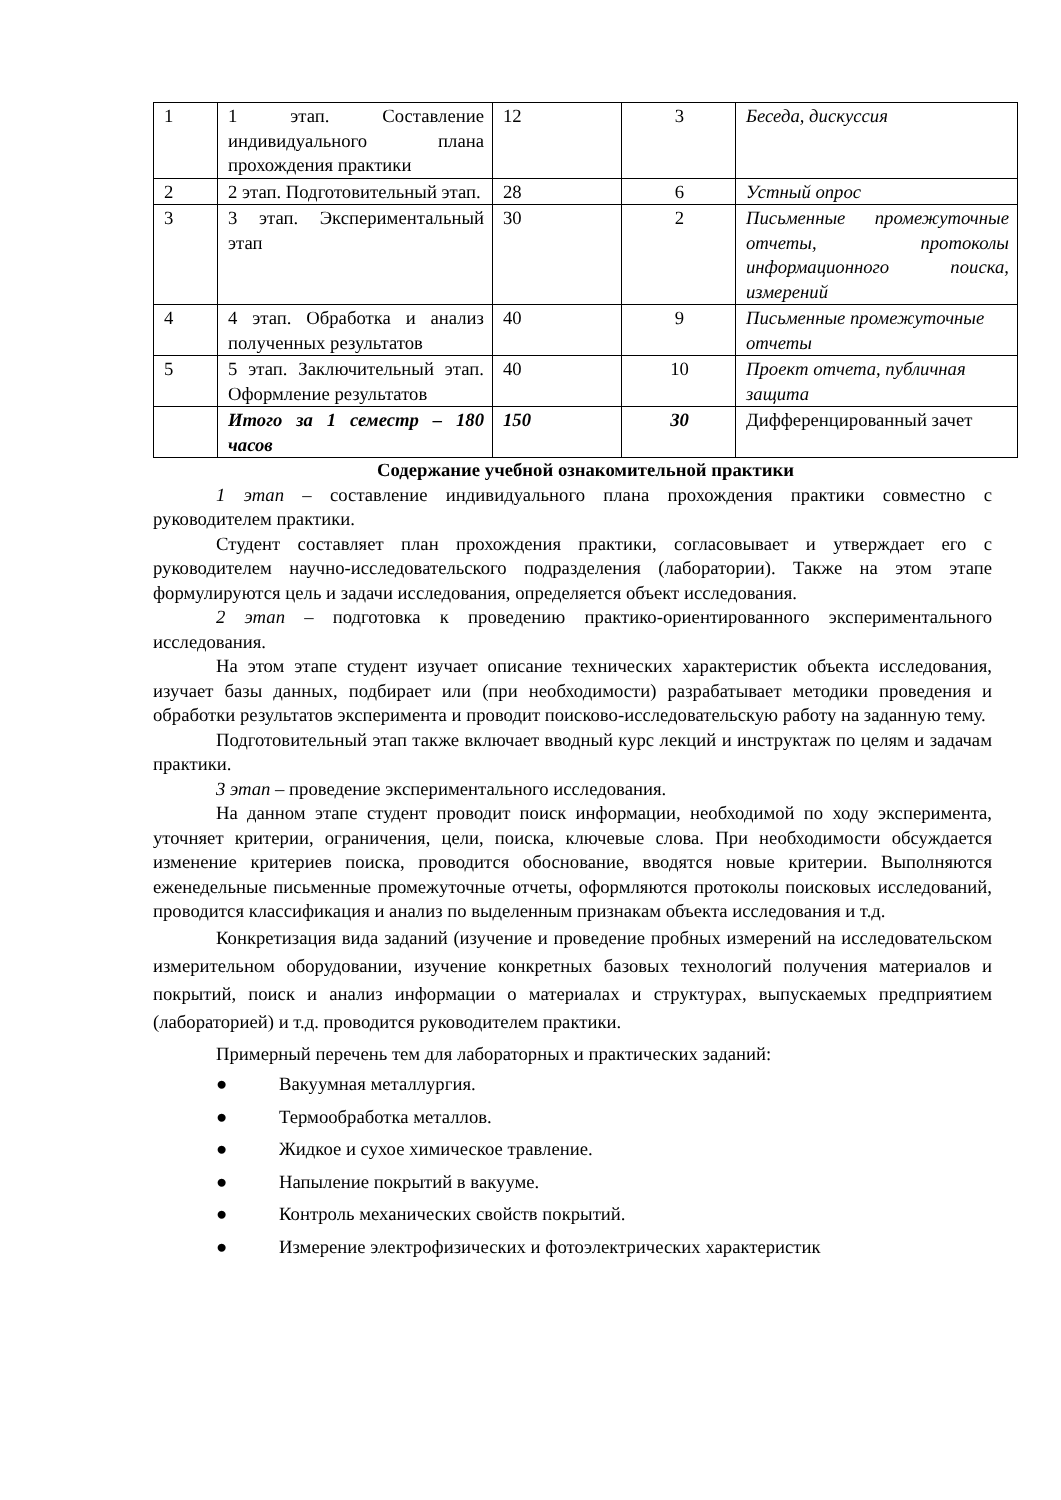| 1 | 1 этап. Составление индивидуального плана прохождения практики | 12 | 3 | Беседа, дискуссия |
| 2 | 2 этап. Подготовительный этап. | 28 | 6 | Устный опрос |
| 3 | 3 этап. Экспериментальный этап | 30 | 2 | Письменные промежуточные отчеты, протоколы информационного поиска, измерений |
| 4 | 4 этап. Обработка и анализ полученных результатов | 40 | 9 | Письменные промежуточные отчеты |
| 5 | 5 этап. Заключительный этап. Оформление результатов | 40 | 10 | Проект отчета, публичная защита |
| | Итого за 1 семестр – 180 часов | 150 | 30 | Дифференцированный зачет |
Содержание учебной ознакомительной практики
1 этап – составление индивидуального плана прохождения практики совместно с руководителем практики.
Студент составляет план прохождения практики, согласовывает и утверждает его с руководителем научно-исследовательского подразделения (лаборатории). Также на этом этапе формулируются цель и задачи исследования, определяется объект исследования.
2 этап – подготовка к проведению практико-ориентированного экспериментального исследования.
На этом этапе студент изучает описание технических характеристик объекта исследования, изучает базы данных, подбирает или (при необходимости) разрабатывает методики проведения и обработки результатов эксперимента и проводит поисково-исследовательскую работу на заданную тему.
Подготовительный этап также включает вводный курс лекций и инструктаж по целям и задачам практики.
3 этап – проведение экспериментального исследования.
На данном этапе студент проводит поиск информации, необходимой по ходу эксперимента, уточняет критерии, ограничения, цели, поиска, ключевые слова. При необходимости обсуждается изменение критериев поиска, проводится обоснование, вводятся новые критерии. Выполняются еженедельные письменные промежуточные отчеты, оформляются протоколы поисковых исследований, проводится классификация и анализ по выделенным признакам объекта исследования и т.д.
Конкретизация вида заданий (изучение и проведение пробных измерений на исследовательском измерительном оборудовании, изучение конкретных базовых технологий получения материалов и покрытий, поиск и анализ информации о материалах и структурах, выпускаемых предприятием (лабораторией) и т.д. проводится руководителем практики.
Примерный перечень тем для лабораторных и практических заданий:
● Вакуумная металлургия.
● Термообработка металлов.
● Жидкое и сухое химическое травление.
● Напыление покрытий в вакууме.
● Контроль механических свойств покрытий.
● Измерение электрофизических и фотоэлектрических характеристик